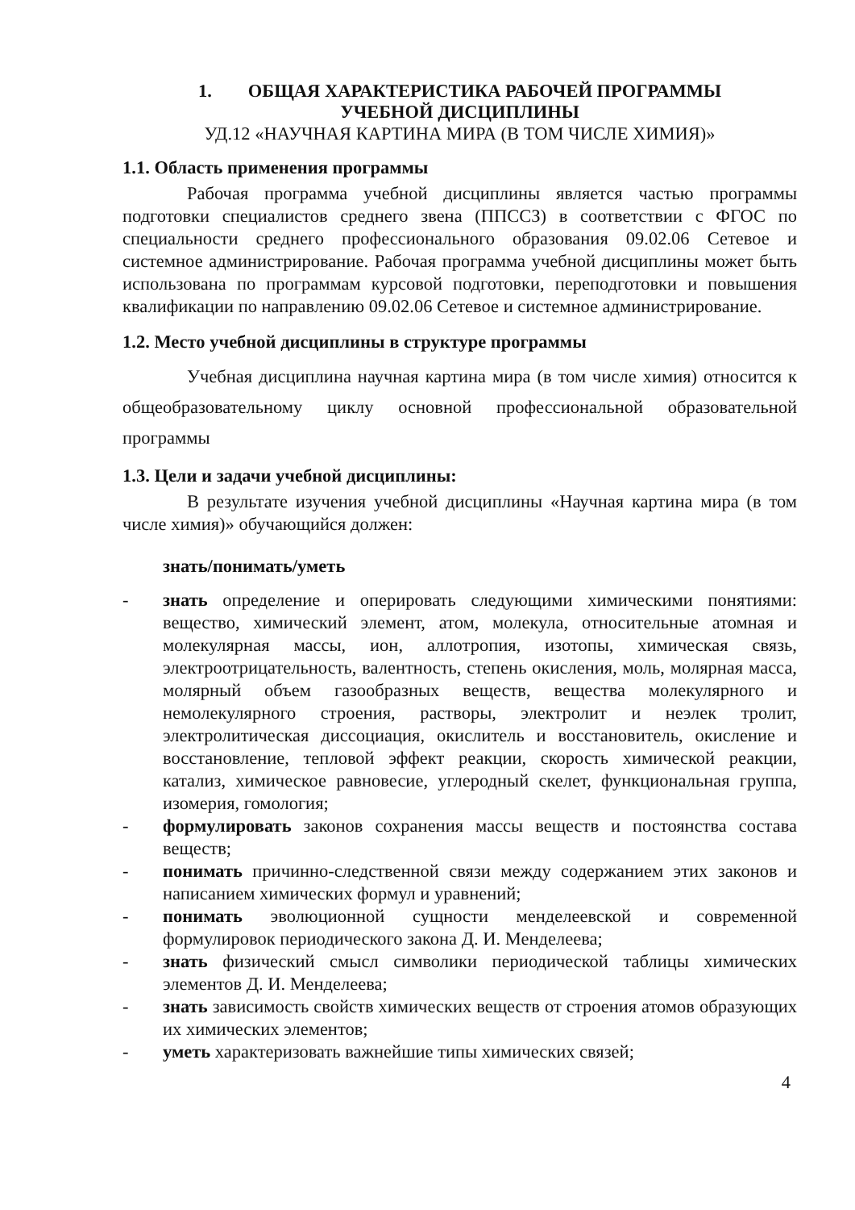1. ОБЩАЯ ХАРАКТЕРИСТИКА РАБОЧЕЙ ПРОГРАММЫ
УЧЕБНОЙ ДИСЦИПЛИНЫ
УД.12 «НАУЧНАЯ КАРТИНА МИРА (В ТОМ ЧИСЛЕ ХИМИЯ)»
1.1. Область применения программы
Рабочая программа учебной дисциплины является частью программы подготовки специалистов среднего звена (ППССЗ) в соответствии с ФГОС по специальности среднего профессионального образования 09.02.06 Сетевое и системное администрирование. Рабочая программа учебной дисциплины может быть использована по программам курсовой подготовки, переподготовки и повышения квалификации по направлению 09.02.06 Сетевое и системное администрирование.
1.2. Место учебной дисциплины в структуре программы
Учебная дисциплина научная картина мира (в том числе химия) относится к общеобразовательному циклу основной профессиональной образовательной программы
1.3. Цели и задачи учебной дисциплины:
В результате изучения учебной дисциплины «Научная картина мира (в том числе химия)» обучающийся должен:
знать/понимать/уметь
- знать определение и оперировать следующими химическими понятиями: вещество, химический элемент, атом, молекула, относительные атомная и молекулярная массы, ион, аллотропия, изотопы, химическая связь, электроотрицательность, валентность, степень окисления, моль, молярная масса, молярный объем газообразных веществ, вещества молекулярного и немолекулярного строения, растворы, электролит и неэлек тролит, электролитическая диссоциация, окислитель и восстановитель, окисление и восстановление, тепловой эффект реакции, скорость химической реакции, катализ, химическое равновесие, углеродный скелет, функциональная группа, изомерия, гомология;
- формулировать законов сохранения массы веществ и постоянства состава веществ;
- понимать причинно-следственной связи между содержанием этих законов и написанием химических формул и уравнений;
- понимать эволюционной сущности менделеевской и современной формулировок периодического закона Д. И. Менделеева;
- знать физический смысл символики периодической таблицы химических элементов Д. И. Менделеева;
- знать зависимость свойств химических веществ от строения атомов образующих их химических элементов;
- уметь характеризовать важнейшие типы химических связей;
4